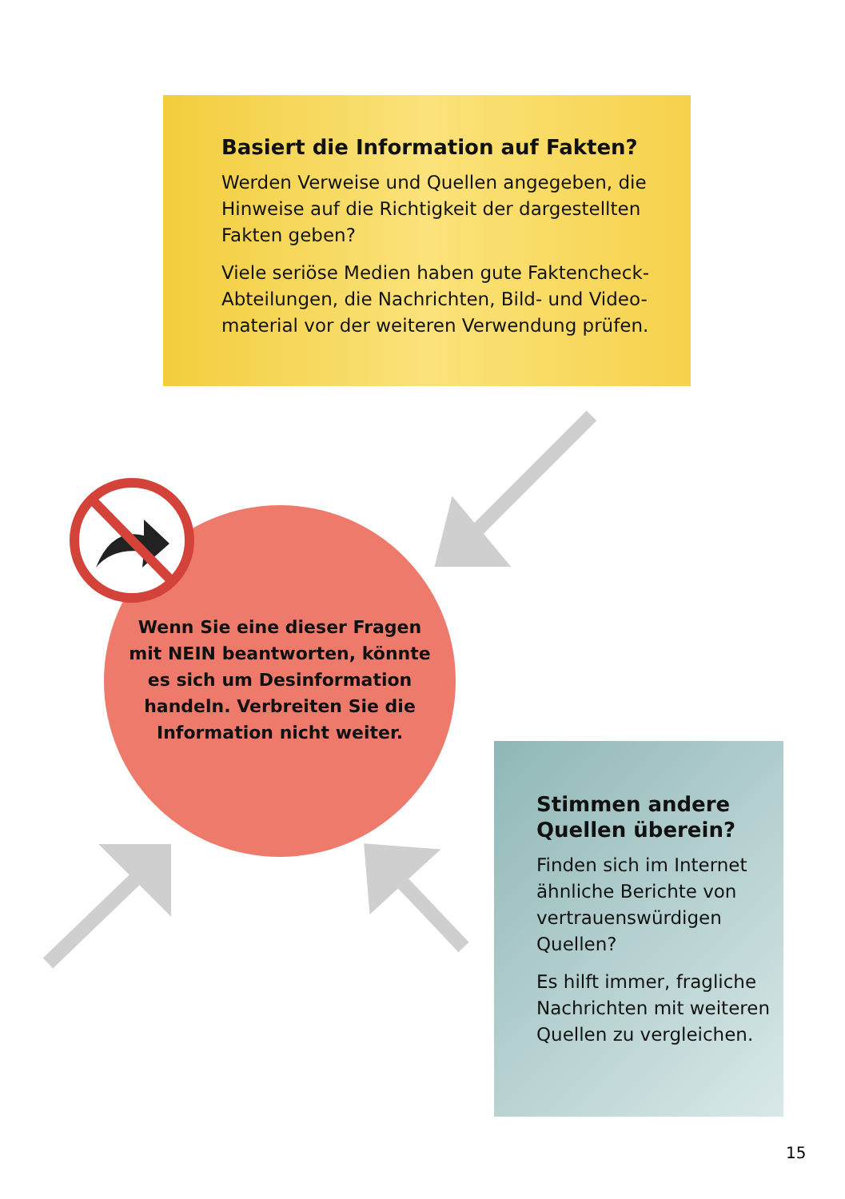Basiert die Information auf Fakten?
Werden Verweise und Quellen angegeben, die Hinweise auf die Richtigkeit der dargestellten Fakten geben?
Viele seriöse Medien haben gute Faktencheck-Abteilungen, die Nachrichten, Bild- und Video-material vor der weiteren Verwendung prüfen.
Wenn Sie eine dieser Fragen mit NEIN beantworten, könnte es sich um Desinformation handeln. Verbreiten Sie die Information nicht weiter.
Stimmen andere Quellen überein?
Finden sich im Internet ähnliche Berichte von vertrauenswürdigen Quellen?
Es hilft immer, fragliche Nachrichten mit weiteren Quellen zu vergleichen.
15